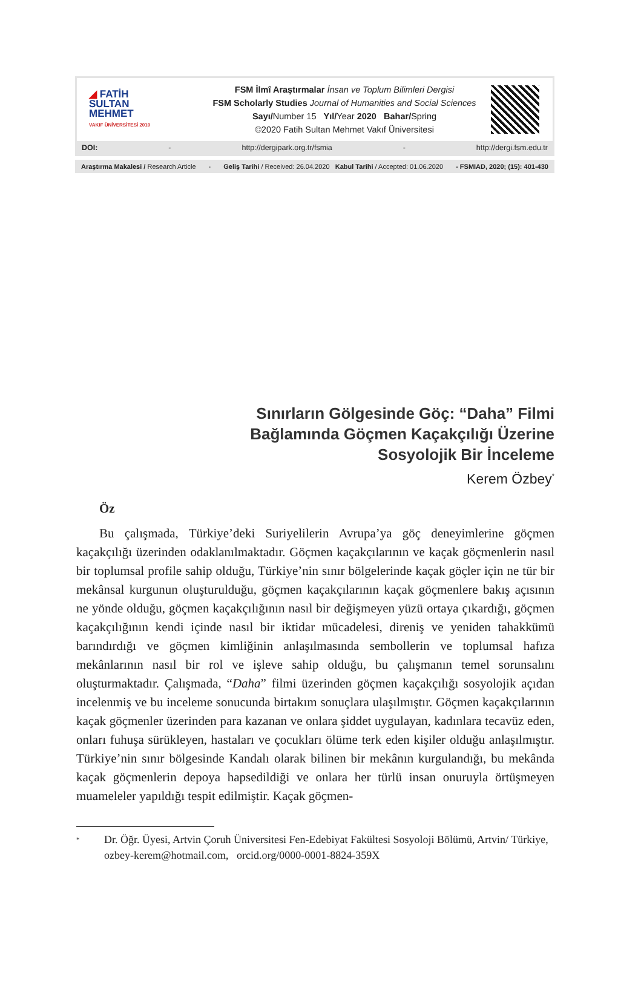◢ FATİH
SULTAN
MEHMET
VAKIF ÜNİVERSİTESİ 2010
FSM İlmî Araştırmalar İnsan ve Toplum Bilimleri Dergisi
FSM Scholarly Studies Journal of Humanities and Social Sciences
Sayı/Number 15 Yıl/Year 2020 Bahar/Spring
©2020 Fatih Sultan Mehmet Vakıf Üniversitesi
DOI: - http://dergipark.org.tr/fsmia - http://dergi.fsm.edu.tr
Araştırma Makalesi / Research Article - Geliş Tarihi / Received: 26.04.2020 Kabul Tarihi / Accepted: 01.06.2020 - FSMIAD, 2020; (15): 401-430
Sınırların Gölgesinde Göç: “Daha” Filmi Bağlamında Göçmen Kaçakçılığı Üzerine Sosyolojik Bir İnceleme
Kerem Özbey<sup>*</sup>
Öz
Bu çalışmada, Türkiye’deki Suriyelilerin Avrupa’ya göç deneyimlerine göçmen kaçakçılığı üzerinden odaklanılmaktadır. Göçmen kaçakçılarının ve kaçak göçmenlerin nasıl bir toplumsal profile sahip olduğu, Türkiye’nin sınır bölgelerinde kaçak göçler için ne tür bir mekânsal kurgunun oluşturulduğu, göçmen kaçakçılarının kaçak göçmenlere bakış açısının ne yönde olduğu, göçmen kaçakçılığının nasıl bir değişmeyen yüzü ortaya çıkardığı, göçmen kaçakçılığının kendi içinde nasıl bir iktidar mücadelesi, direniş ve yeniden tahakkümü barındırdığı ve göçmen kimliğinin anlaşılmasında sembollerin ve toplumsal hafıza mekânlarının nasıl bir rol ve işleve sahip olduğu, bu çalışmanın temel sorunsalını oluşturmaktadır. Çalışmada, “Daha” filmi üzerinden göçmen kaçakçılığı sosyolojik açıdan incelenmiş ve bu inceleme sonucunda birtakım sonuçlara ulaşılmıştır. Göçmen kaçakçılarının kaçak göçmenler üzerinden para kazanan ve onlara şiddet uygulayan, kadınlara tecavüz eden, onları fuhuşa sürükleyen, hastaları ve çocukları ölüme terk eden kişiler olduğu anlaşılmıştır. Türkiye’nin sınır bölgesinde Kandalı olarak bilinen bir mekânın kurgulandığı, bu mekânda kaçak göçmenlerin depoya hapsedildiği ve onlara her türlü insan onuruyla örtüşmeyen muameleler yapıldığı tespit edilmiştir. Kaçak göçmen-
* Dr. Öğr. Üyesi, Artvin Çoruh Üniversitesi Fen-Edebiyat Fakültesi Sosyoloji Bölümü, Artvin/ Türkiye, ozbey-kerem@hotmail.com, orcid.org/0000-0001-8824-359X